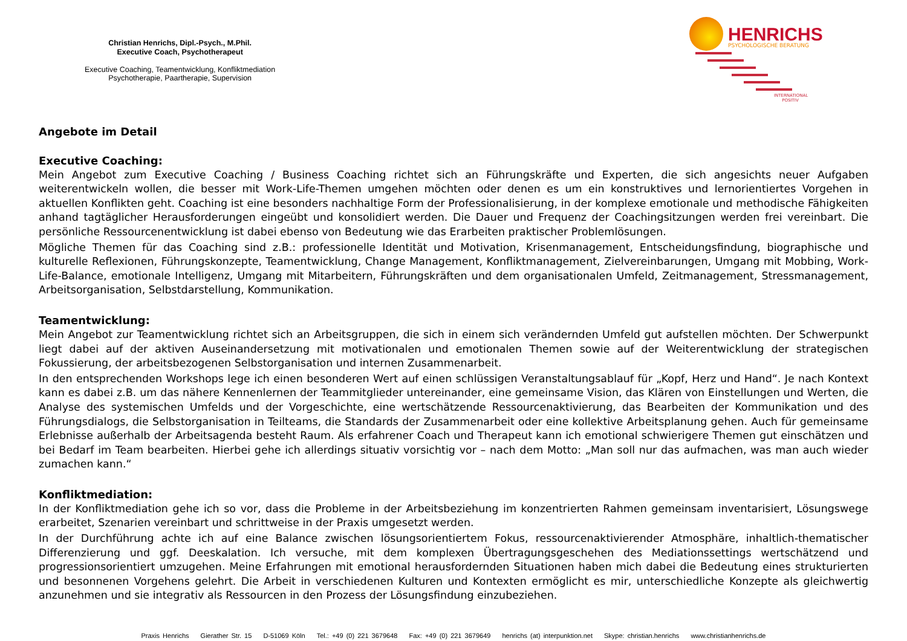Christian Henrichs, Dipl.-Psych., M.Phil.
Executive Coach, Psychotherapeut
Executive Coaching, Teamentwicklung, Konfliktmediation
Psychotherapie, Paartherapie, Supervision
HENRICHS PSYCHOLOGISCHE BERATUNG
INTERNATIONAL
POSITIV
Angebote im Detail
Executive Coaching:
Mein Angebot zum Executive Coaching / Business Coaching richtet sich an Führungskräfte und Experten, die sich angesichts neuer Aufgaben weiterentwickeln wollen, die besser mit Work-Life-Themen umgehen möchten oder denen es um ein konstruktives und lernorientiertes Vorgehen in aktuellen Konflikten geht. Coaching ist eine besonders nachhaltige Form der Professionalisierung, in der komplexe emotionale und methodische Fähigkeiten anhand tagtäglicher Herausforderungen eingeübt und konsolidiert werden. Die Dauer und Frequenz der Coachingsitzungen werden frei vereinbart. Die persönliche Ressourcenentwicklung ist dabei ebenso von Bedeutung wie das Erarbeiten praktischer Problemlösungen.
Mögliche Themen für das Coaching sind z.B.: professionelle Identität und Motivation, Krisenmanagement, Entscheidungsfindung, biographische und kulturelle Reflexionen, Führungskonzepte, Teamentwicklung, Change Management, Konfliktmanagement, Zielvereinbarungen, Umgang mit Mobbing, Work-Life-Balance, emotionale Intelligenz, Umgang mit Mitarbeitern, Führungskräften und dem organisationalen Umfeld, Zeitmanagement, Stressmanagement, Arbeitsorganisation, Selbstdarstellung, Kommunikation.
Teamentwicklung:
Mein Angebot zur Teamentwicklung richtet sich an Arbeitsgruppen, die sich in einem sich verändernden Umfeld gut aufstellen möchten. Der Schwerpunkt liegt dabei auf der aktiven Auseinandersetzung mit motivationalen und emotionalen Themen sowie auf der Weiterentwicklung der strategischen Fokussierung, der arbeitsbezogenen Selbstorganisation und internen Zusammenarbeit.
In den entsprechenden Workshops lege ich einen besonderen Wert auf einen schlüssigen Veranstaltungsablauf für „Kopf, Herz und Hand“. Je nach Kontext kann es dabei z.B. um das nähere Kennenlernen der Teammitglieder untereinander, eine gemeinsame Vision, das Klären von Einstellungen und Werten, die Analyse des systemischen Umfelds und der Vorgeschichte, eine wertschätzende Ressourcenaktivierung, das Bearbeiten der Kommunikation und des Führungsdialogs, die Selbstorganisation in Teilteams, die Standards der Zusammenarbeit oder eine kollektive Arbeitsplanung gehen. Auch für gemeinsame Erlebnisse außerhalb der Arbeitsagenda besteht Raum. Als erfahrener Coach und Therapeut kann ich emotional schwierigere Themen gut einschätzen und bei Bedarf im Team bearbeiten. Hierbei gehe ich allerdings situativ vorsichtig vor – nach dem Motto: „Man soll nur das aufmachen, was man auch wieder zumachen kann.“
Konfliktmediation:
In der Konfliktmediation gehe ich so vor, dass die Probleme in der Arbeitsbeziehung im konzentrierten Rahmen gemeinsam inventarisiert, Lösungswege erarbeitet, Szenarien vereinbart und schrittweise in der Praxis umgesetzt werden.
In der Durchführung achte ich auf eine Balance zwischen lösungsorientiertem Fokus, ressourcenaktivierender Atmosphäre, inhaltlich-thematischer Differenzierung und ggf. Deeskalation. Ich versuche, mit dem komplexen Übertragungsgeschehen des Mediationssettings wertschätzend und progressionsorientiert umzugehen. Meine Erfahrungen mit emotional herausfordernden Situationen haben mich dabei die Bedeutung eines strukturierten und besonnenen Vorgehens gelehrt. Die Arbeit in verschiedenen Kulturen und Kontexten ermöglicht es mir, unterschiedliche Konzepte als gleichwertig anzunehmen und sie integrativ als Ressourcen in den Prozess der Lösungsfindung einzubeziehen.
Praxis Henrichs Gierather Str. 15 D-51069 Köln Tel.: +49 (0) 221 3679648 Fax: +49 (0) 221 3679649 henrichs (at) interpunktion.net Skype: christian.henrichs www.christianhenrichs.de